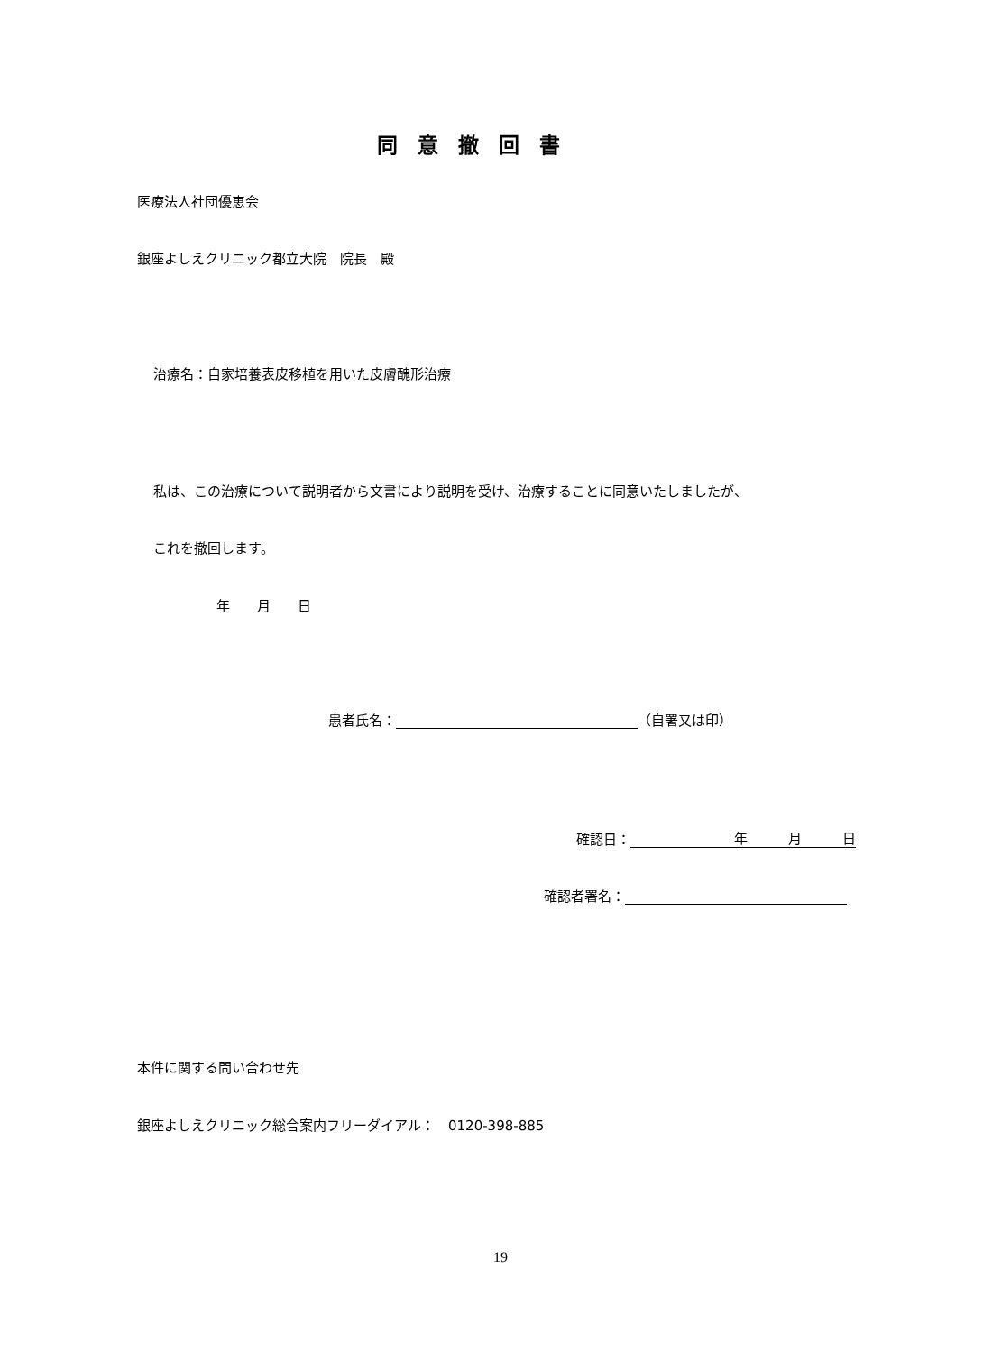同意撤回書
医療法人社団優恵会
銀座よしえクリニック都立大院　院長　殿
治療名：自家培養表皮移植を用いた皮膚醜形治療
私は、この治療について説明者から文書により説明を受け、治療することに同意いたしましたが、
これを撤回します。
年　　月　　日
患者氏名： （自署又は印）
確認日： 年　　　月　　　日
確認者署名：
本件に関する問い合わせ先
銀座よしえクリニック総合案内フリーダイアル：　0120-398-885
19